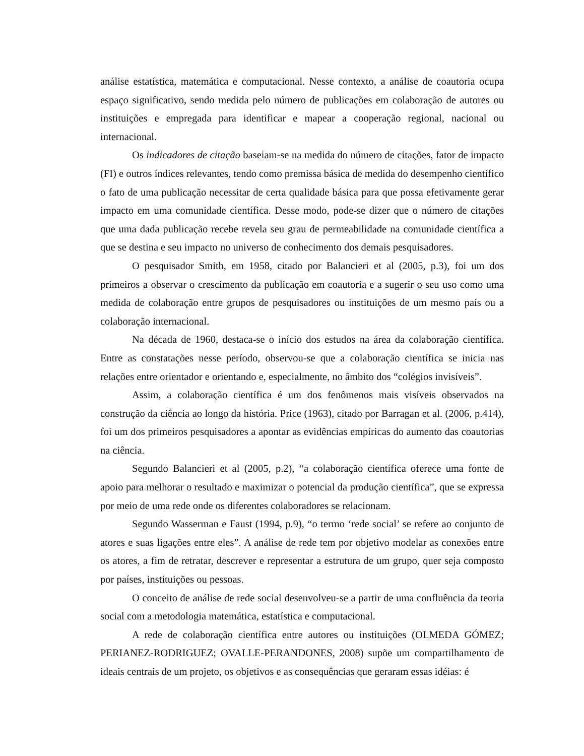análise estatística, matemática e computacional. Nesse contexto, a análise de coautoria ocupa espaço significativo, sendo medida pelo número de publicações em colaboração de autores ou instituições e empregada para identificar e mapear a cooperação regional, nacional ou internacional.
Os indicadores de citação baseiam-se na medida do número de citações, fator de impacto (FI) e outros índices relevantes, tendo como premissa básica de medida do desempenho científico o fato de uma publicação necessitar de certa qualidade básica para que possa efetivamente gerar impacto em uma comunidade científica. Desse modo, pode-se dizer que o número de citações que uma dada publicação recebe revela seu grau de permeabilidade na comunidade científica a que se destina e seu impacto no universo de conhecimento dos demais pesquisadores.
O pesquisador Smith, em 1958, citado por Balancieri et al (2005, p.3), foi um dos primeiros a observar o crescimento da publicação em coautoria e a sugerir o seu uso como uma medida de colaboração entre grupos de pesquisadores ou instituições de um mesmo país ou a colaboração internacional.
Na década de 1960, destaca-se o início dos estudos na área da colaboração científica. Entre as constatações nesse período, observou-se que a colaboração científica se inicia nas relações entre orientador e orientando e, especialmente, no âmbito dos “colégios invisíveis”.
Assim, a colaboração científica é um dos fenômenos mais visíveis observados na construção da ciência ao longo da história. Price (1963), citado por Barragan et al. (2006, p.414), foi um dos primeiros pesquisadores a apontar as evidências empíricas do aumento das coautorias na ciência.
Segundo Balancieri et al (2005, p.2), “a colaboração científica oferece uma fonte de apoio para melhorar o resultado e maximizar o potencial da produção científica”, que se expressa por meio de uma rede onde os diferentes colaboradores se relacionam.
Segundo Wasserman e Faust (1994, p.9), “o termo ‘rede social’ se refere ao conjunto de atores e suas ligações entre eles”. A análise de rede tem por objetivo modelar as conexões entre os atores, a fim de retratar, descrever e representar a estrutura de um grupo, quer seja composto por países, instituições ou pessoas.
O conceito de análise de rede social desenvolveu-se a partir de uma confluência da teoria social com a metodologia matemática, estatística e computacional.
A rede de colaboração científica entre autores ou instituições (OLMEDA GÓMEZ; PERIANEZ-RODRIGUEZ; OVALLE-PERANDONES, 2008) supõe um compartilhamento de ideais centrais de um projeto, os objetivos e as consequências que geraram essas idéias: é